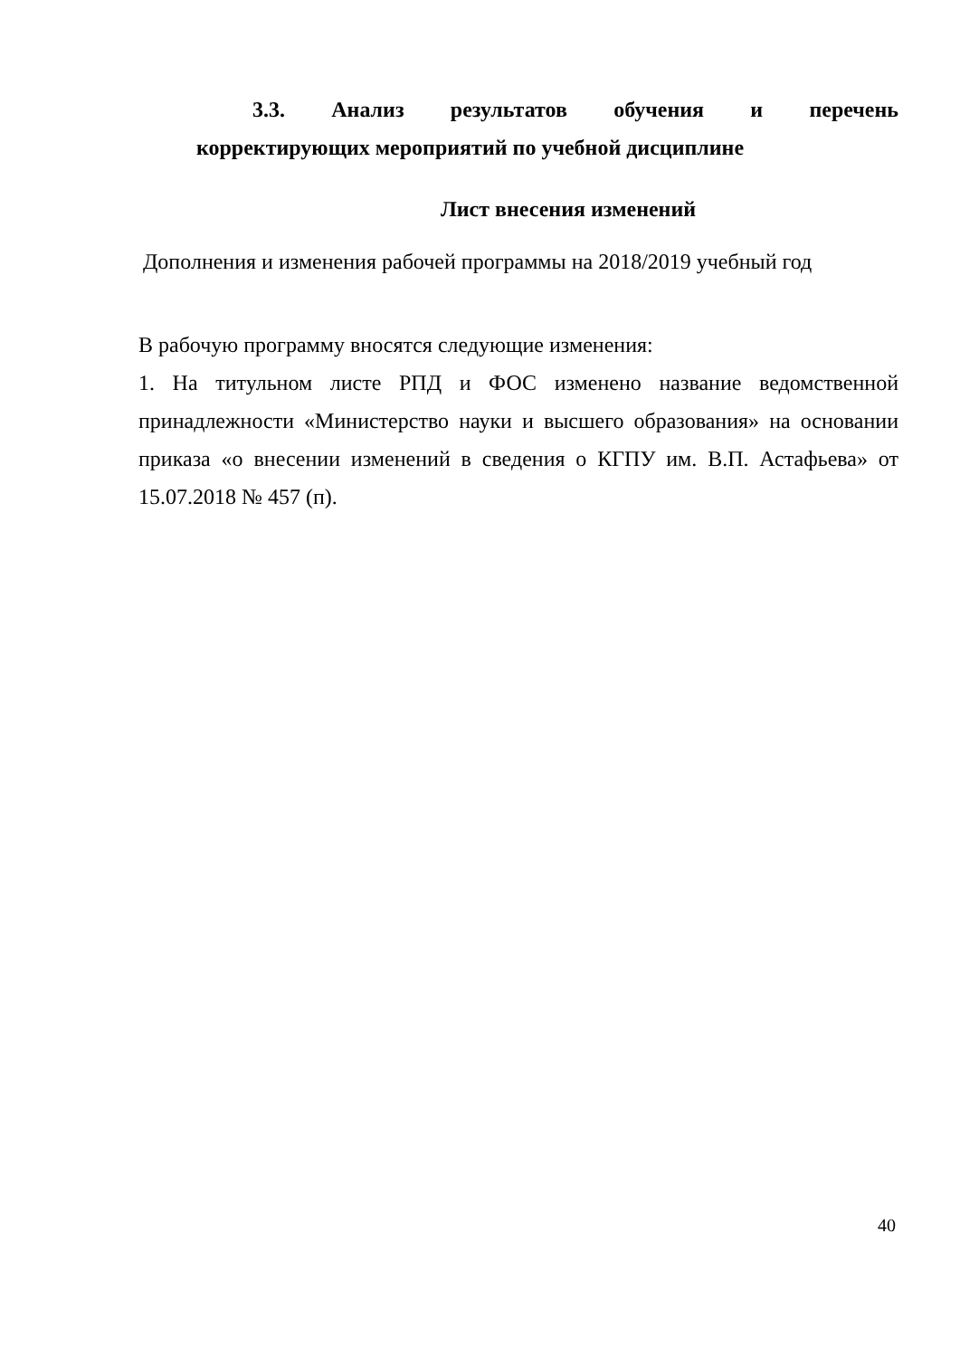3.3. Анализ результатов обучения и перечень
корректирующих мероприятий по учебной дисциплине
Лист внесения изменений
Дополнения и изменения рабочей программы на 2018/2019 учебный год
В рабочую программу вносятся следующие изменения:
1. На титульном листе РПД и ФОС изменено название ведомственной принадлежности «Министерство науки и высшего образования» на основании приказа «о внесении изменений в сведения о КГПУ им. В.П. Астафьева» от 15.07.2018 № 457 (п).
40